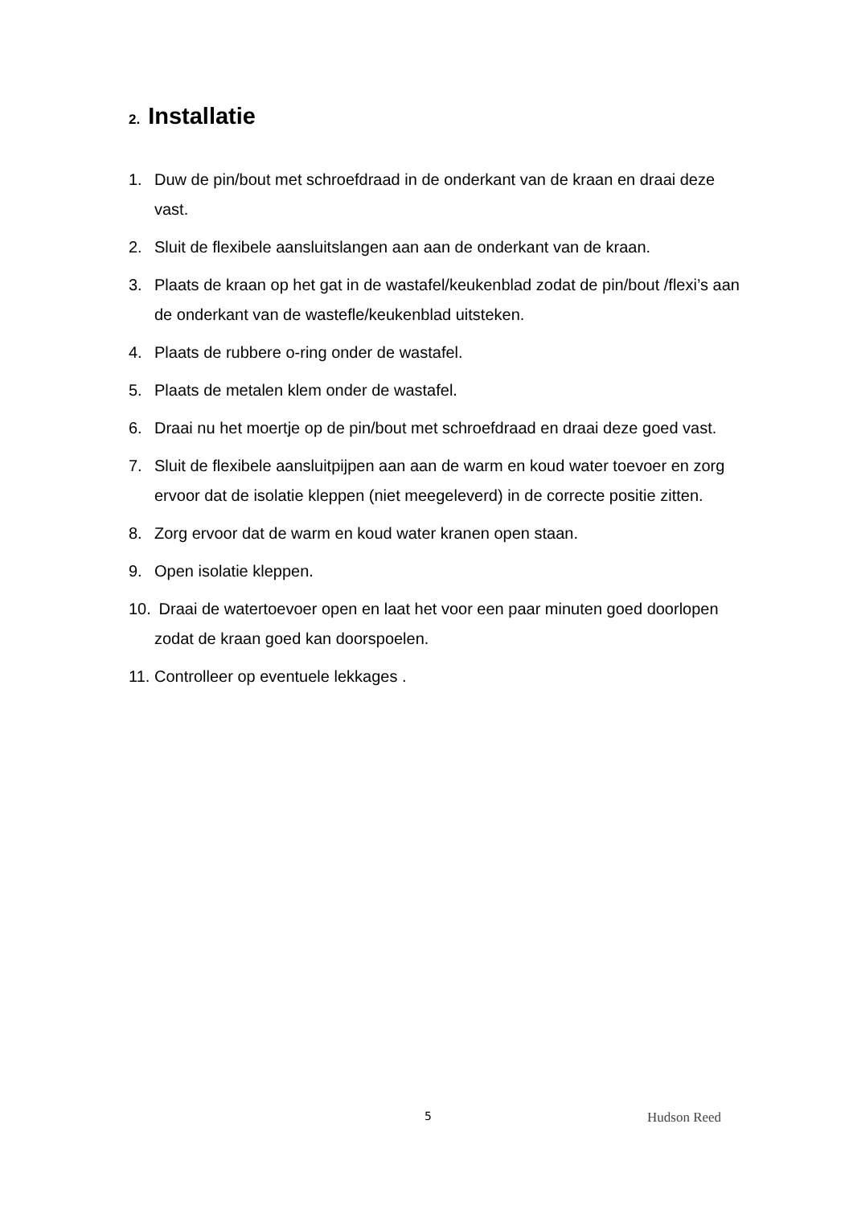2. Installatie
1. Duw de pin/bout met schroefdraad in de onderkant van de kraan en draai deze vast.
2. Sluit de flexibele aansluitslangen aan aan de onderkant van de kraan.
3. Plaats de kraan op het gat in de wastafel/keukenblad zodat de pin/bout /flexi’s aan de onderkant van de wastefle/keukenblad uitsteken.
4. Plaats de rubbere o-ring onder de wastafel.
5. Plaats de metalen klem onder de wastafel.
6. Draai nu het moertje op de pin/bout met schroefdraad en draai deze goed vast.
7. Sluit de flexibele aansluitpijpen aan aan de warm en koud water toevoer en zorg ervoor dat de isolatie kleppen (niet meegeleverd) in de correcte positie zitten.
8. Zorg ervoor dat de warm en koud water kranen open staan.
9. Open isolatie kleppen.
10. Draai de watertoevoer open en laat het voor een paar minuten goed doorlopen zodat de kraan goed kan doorspoelen.
11. Controlleer op eventuele lekkages .
5 Hudson Reed